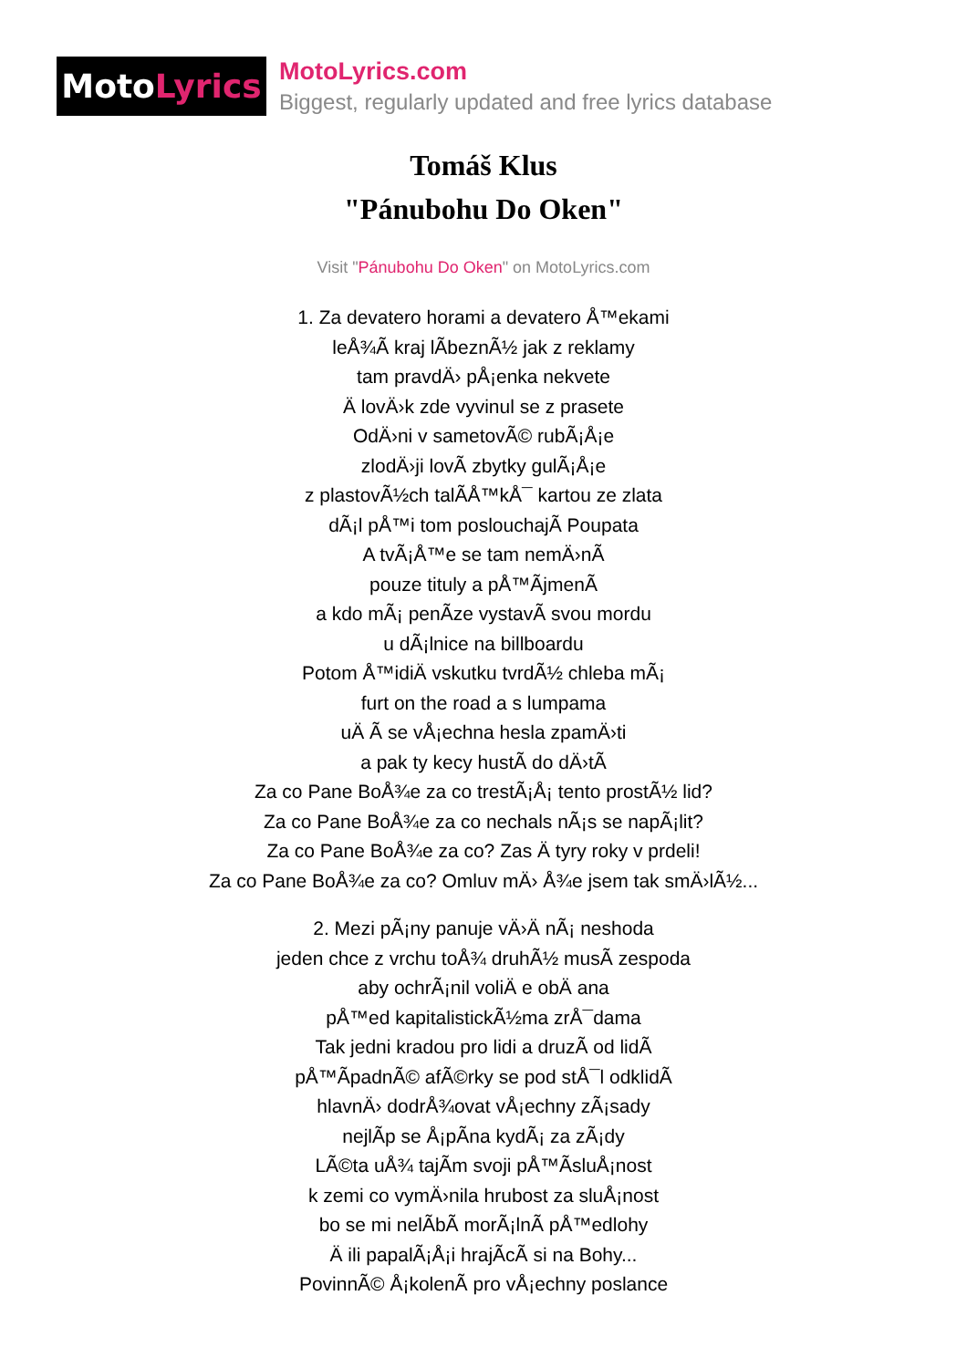Moto Lyrics
MotoLyrics.com
Biggest, regularly updated and free lyrics database
Tomáš Klus
"Pánubohu Do Oken"
Visit "Pánubohu Do Oken" on MotoLyrics.com
1. Za devatero horami a devatero Å™ekami
leÅ¾Ã kraj lÃbeznÃ½ jak z reklamy
tam pravdÄ› pÅ¡enka nekvete
Ä lovÄ›k zde vyvinul se z prasete
OdÄ›ni v sametovÃ© rubÃ¡Å¡e
zlodÄ›ji lovÃ zbytky gulÃ¡Å¡e
z plastovÃ½ch talÃÅ™kÅ¯ kartou ze zlata
dÃ¡l pÅ™i tom poslouchajÃ Poupata
A tvÃ¡Å™e se tam nemÄ›nÃ
pouze tituly a pÅ™ÃjmenÃ
a kdo mÃ¡ penÃze vystavÃ svou mordu
u dÃ¡lnice na billboardu
Potom Å™idiÄ vskutku tvrdÃ½ chleba mÃ¡
furt on the road a s lumpama
uÄ Ã se vÅ¡echna hesla zpamÄ›ti
a pak ty kecy hustÃ do dÄ›tÃ
Za co Pane BoÅ¾e za co trestÃ¡Å¡ tento prostÃ½ lid?
Za co Pane BoÅ¾e za co nechals nÃ¡s se napÃ¡lit?
Za co Pane BoÅ¾e za co? Zas Ä tyry roky v prdeli!
Za co Pane BoÅ¾e za co? Omluv mÄ› Å¾e jsem tak smÄ›lÃ½...
2. Mezi pÃ¡ny panuje vÄ›Ä nÃ¡ neshoda
jeden chce z vrchu toÅ¾ druhÃ½ musÃ zespoda
aby ochrÃ¡nil voliÄ e obÄ ana
pÅ™ed kapitalistickÃ½ma zrÅ¯dama
Tak jedni kradou pro lidi a druzÃ od lidÃ
pÅ™ÃpadnÃ© afÃ©rky se pod stÅ¯l odklidÃ
hlavnÄ› dodrÅ¾ovat vÅ¡echny zÃ¡sady
nejlÃp se Å¡pÃna kydÃ¡ za zÃ¡dy
LÃ©ta uÅ¾ tajÃm svoji pÅ™ÃsluÅ¡nost
k zemi co vymÄ›nila hrubost za sluÅ¡nost
bo se mi nelÃbÃ morÃ¡lnÃ pÅ™edlohy
Ä ili papalÃ¡Å¡i hrajÃcÃ si na Bohy...
PovinnÃ© Å¡kolenÃ pro vÅ¡echny poslance